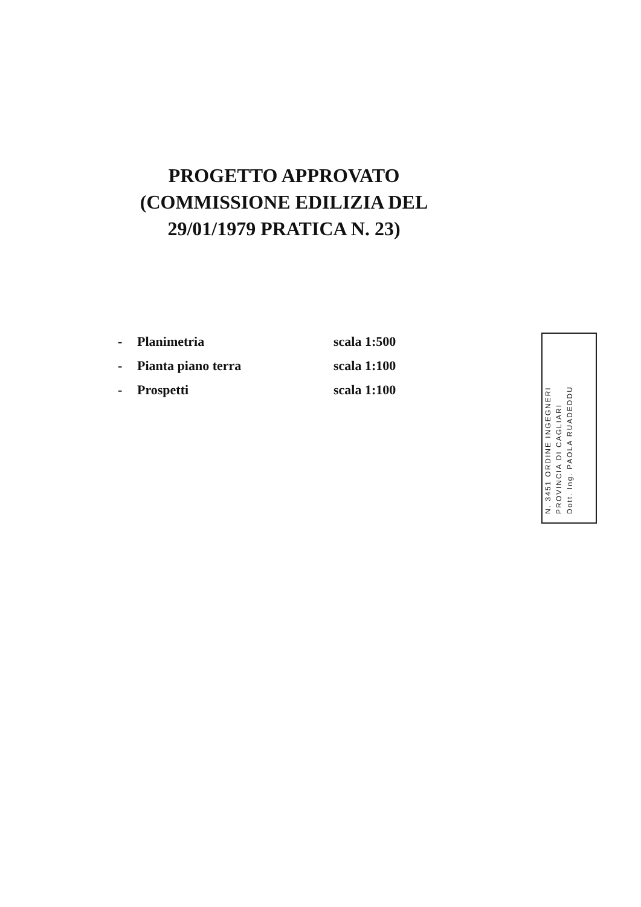PROGETTO APPROVATO (COMMISSIONE EDILIZIA DEL 29/01/1979 PRATICA N. 23)
- Planimetria scala 1:500
- Pianta piano terra scala 1:100
- Prospetti scala 1:100
N. 3451 ORDINE INGEGNERI
PROVINCIA DI CAGLIARI
Dott. Ing. PAOLA RUADEDDU